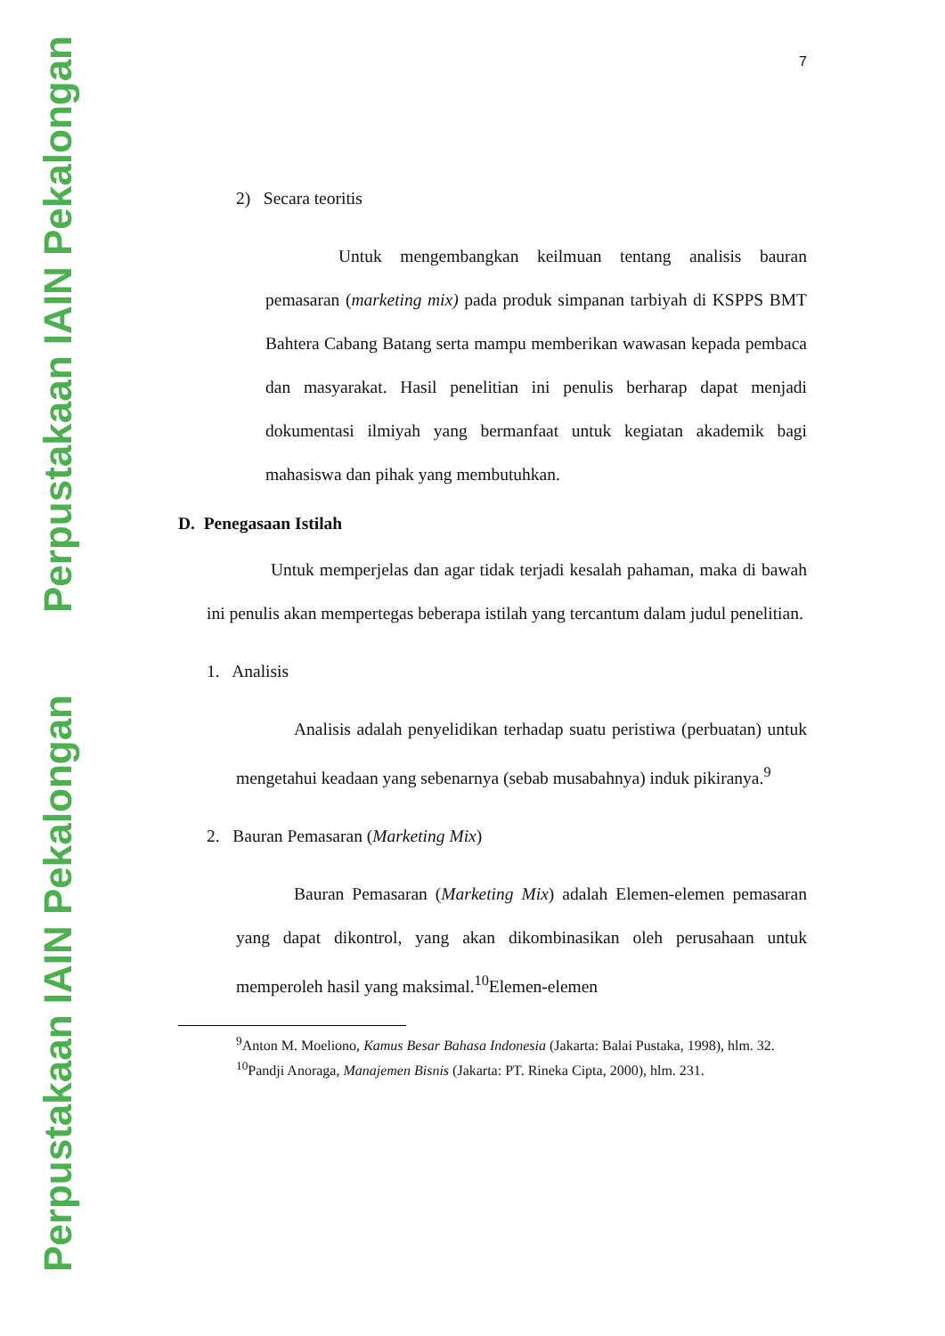Perpustakaan IAIN Pekalongan
Perpustakaan IAIN Pekalongan
7
2) Secara teoritis
Untuk mengembangkan keilmuan tentang analisis bauran pemasaran (marketing mix) pada produk simpanan tarbiyah di KSPPS BMT Bahtera Cabang Batang serta mampu memberikan wawasan kepada pembaca dan masyarakat. Hasil penelitian ini penulis berharap dapat menjadi dokumentasi ilmiyah yang bermanfaat untuk kegiatan akademik bagi mahasiswa dan pihak yang membutuhkan.
D. Penegasaan Istilah
Untuk memperjelas dan agar tidak terjadi kesalah pahaman, maka di bawah ini penulis akan mempertegas beberapa istilah yang tercantum dalam judul penelitian.
1. Analisis
Analisis adalah penyelidikan terhadap suatu peristiwa (perbuatan) untuk mengetahui keadaan yang sebenarnya (sebab musabahnya) induk pikiranya.<sup>9</sup>
2. Bauran Pemasaran (Marketing Mix)
Bauran Pemasaran (Marketing Mix) adalah Elemen-elemen pemasaran yang dapat dikontrol, yang akan dikombinasikan oleh perusahaan untuk memperoleh hasil yang maksimal.<sup>10</sup>Elemen-elemen
<sup>9</sup> Anton M. Moeliono, Kamus Besar Bahasa Indonesia (Jakarta: Balai Pustaka, 1998), hlm. 32.
<sup>10</sup> Pandji Anoraga, Manajemen Bisnis (Jakarta: PT. Rineka Cipta, 2000), hlm. 231.